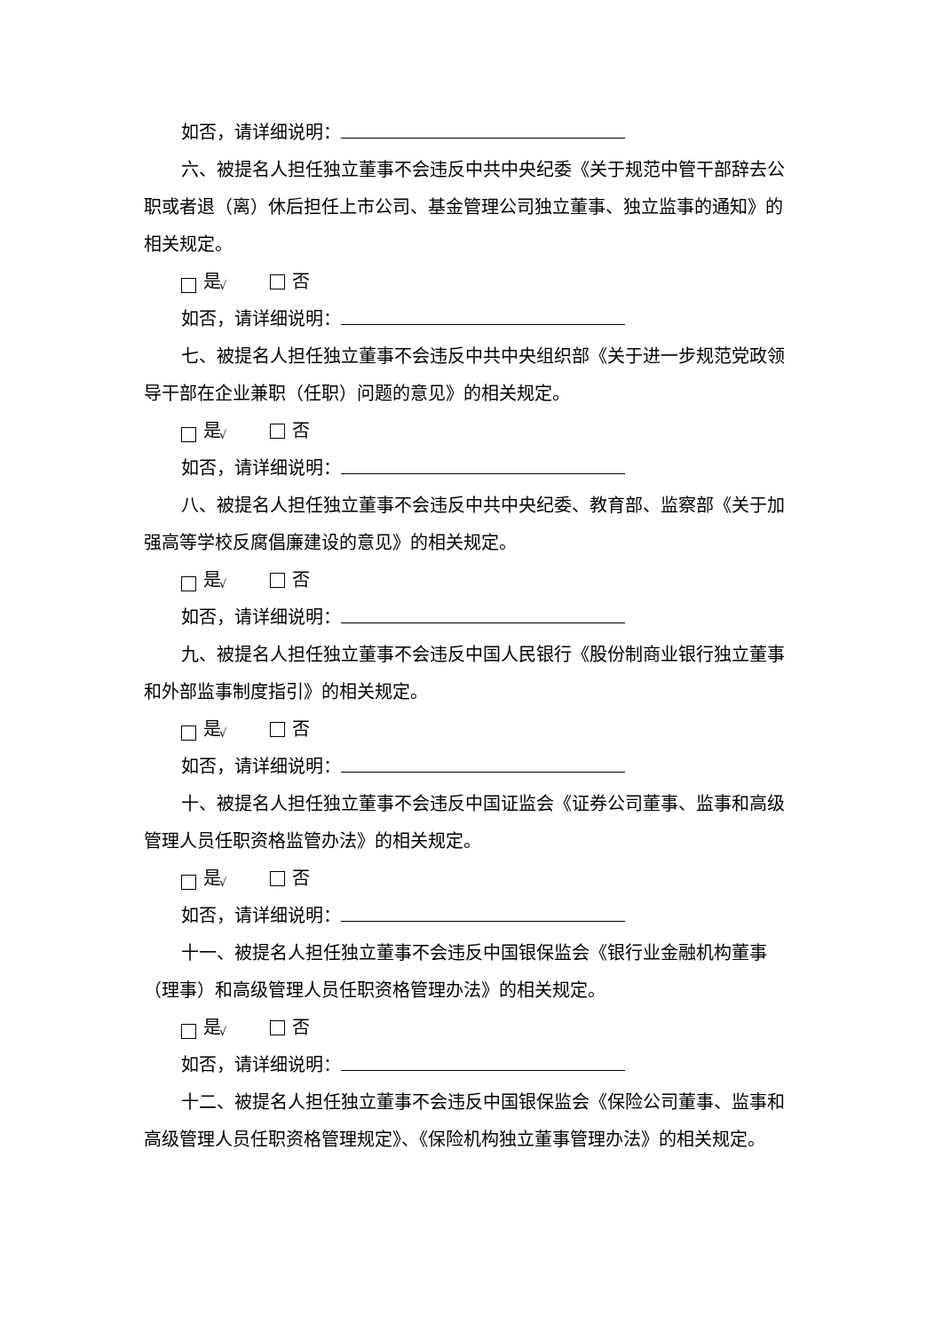如否，请详细说明：
六、被提名人担任独立董事不会违反中共中央纪委《关于规范中管干部辞去公职或者退（离）休后担任上市公司、基金管理公司独立董事、独立监事的通知》的相关规定。
√ 是 否
如否，请详细说明：
七、被提名人担任独立董事不会违反中共中央组织部《关于进一步规范党政领导干部在企业兼职（任职）问题的意见》的相关规定。
√ 是 否
如否，请详细说明：
八、被提名人担任独立董事不会违反中共中央纪委、教育部、监察部《关于加强高等学校反腐倡廉建设的意见》的相关规定。
√ 是 否
如否，请详细说明：
九、被提名人担任独立董事不会违反中国人民银行《股份制商业银行独立董事和外部监事制度指引》的相关规定。
√ 是 否
如否，请详细说明：
十、被提名人担任独立董事不会违反中国证监会《证券公司董事、监事和高级管理人员任职资格监管办法》的相关规定。
√ 是 否
如否，请详细说明：
十一、被提名人担任独立董事不会违反中国银保监会《银行业金融机构董事（理事）和高级管理人员任职资格管理办法》的相关规定。
√ 是 否
如否，请详细说明：
十二、被提名人担任独立董事不会违反中国银保监会《保险公司董事、监事和高级管理人员任职资格管理规定》、《保险机构独立董事管理办法》的相关规定。